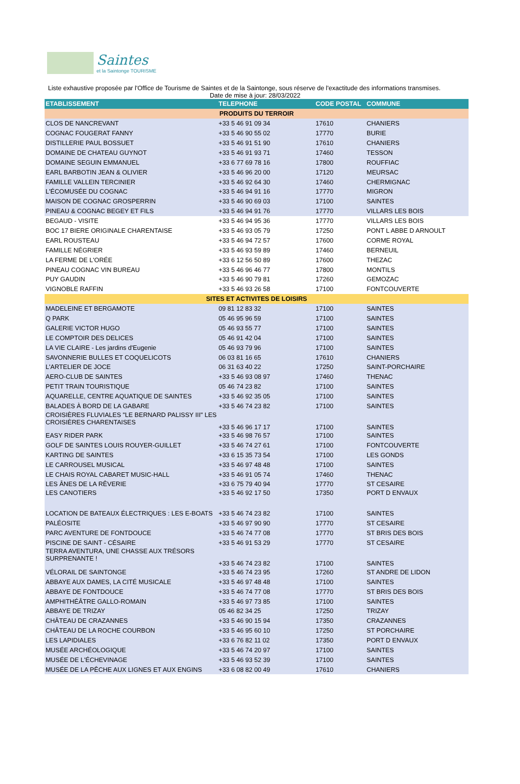Saintes
et la Saintonge TOURISME
Liste exhaustive proposée par l'Office de Tourisme de Saintes et de la Saintonge, sous réserve de l'exactitude des informations transmises.
Date de mise à jour: 28/03/2022
| ETABLISSEMENT | TELEPHONE | CODE POSTAL | COMMUNE |
| --- | --- | --- | --- |
| PRODUITS DU TERROIR | | | |
| CLOS DE NANCREVANT | +33 5 46 91 09 34 | 17610 | CHANIERS |
| COGNAC FOUGERAT FANNY | +33 5 46 90 55 02 | 17770 | BURIE |
| DISTILLERIE PAUL BOSSUET | +33 5 46 91 51 90 | 17610 | CHANIERS |
| DOMAINE DE CHATEAU GUYNOT | +33 5 46 91 93 71 | 17460 | TESSON |
| DOMAINE SEGUIN EMMANUEL | +33 6 77 69 78 16 | 17800 | ROUFFIAC |
| EARL BARBOTIN JEAN & OLIVIER | +33 5 46 96 20 00 | 17120 | MEURSAC |
| FAMILLE VALLEIN TERCINIER | +33 5 46 92 64 30 | 17460 | CHERMIGNAC |
| L'ÉCOMUSÉE DU COGNAC | +33 5 46 94 91 16 | 17770 | MIGRON |
| MAISON DE COGNAC GROSPERRIN | +33 5 46 90 69 03 | 17100 | SAINTES |
| PINEAU & COGNAC BEGEY ET FILS | +33 5 46 94 91 76 | 17770 | VILLARS LES BOIS |
| BEGAUD - VISITE | +33 5 46 94 95 36 | 17770 | VILLARS LES BOIS |
| BOC 17 BIERE ORIGINALE CHARENTAISE | +33 5 46 93 05 79 | 17250 | PONT L ABBE D ARNOULT |
| EARL ROUSTEAU | +33 5 46 94 72 57 | 17600 | CORME ROYAL |
| FAMILLE NÉGRIER | +33 5 46 93 59 89 | 17460 | BERNEUIL |
| LA FERME DE L'ORÉE | +33 6 12 56 50 89 | 17600 | THEZAC |
| PINEAU COGNAC VIN BUREAU | +33 5 46 96 46 77 | 17800 | MONTILS |
| PUY GAUDIN | +33 5 46 90 79 81 | 17260 | GEMOZAC |
| VIGNOBLE RAFFIN | +33 5 46 93 26 58 | 17100 | FONTCOUVERTE |
| SITES ET ACTIVITES DE LOISIRS | | | |
| MADELEINE ET BERGAMOTE | 09 81 12 83 32 | 17100 | SAINTES |
| Q PARK | 05 46 95 96 59 | 17100 | SAINTES |
| GALERIE VICTOR HUGO | 05 46 93 55 77 | 17100 | SAINTES |
| LE COMPTOIR DES DELICES | 05 46 91 42 04 | 17100 | SAINTES |
| LA VIE CLAIRE - Les jardins d'Eugenie | 05 46 93 79 96 | 17100 | SAINTES |
| SAVONNERIE BULLES ET COQUELICOTS | 06 03 81 16 65 | 17610 | CHANIERS |
| L'ARTELIER DE JOCE | 06 31 63 40 22 | 17250 | SAINT-PORCHAIRE |
| AERO-CLUB DE SAINTES | +33 5 46 93 08 97 | 17460 | THENAC |
| PETIT TRAIN TOURISTIQUE | 05 46 74 23 82 | 17100 | SAINTES |
| AQUARELLE, CENTRE AQUATIQUE DE SAINTES | +33 5 46 92 35 05 | 17100 | SAINTES |
| BALADES À BORD DE LA GABARE | +33 5 46 74 23 82 | 17100 | SAINTES |
| CROISIÈRES FLUVIALES "LE BERNARD PALISSY III" LES CROISIÈRES CHARENTAISES | +33 5 46 96 17 17 | 17100 | SAINTES |
| EASY RIDER PARK | +33 5 46 98 76 57 | 17100 | SAINTES |
| GOLF DE SAINTES LOUIS ROUYER-GUILLET | +33 5 46 74 27 61 | 17100 | FONTCOUVERTE |
| KARTING DE SAINTES | +33 6 15 35 73 54 | 17100 | LES GONDS |
| LE CARROUSEL MUSICAL | +33 5 46 97 48 48 | 17100 | SAINTES |
| LE CHAIS ROYAL CABARET MUSIC-HALL | +33 5 46 91 05 74 | 17460 | THENAC |
| LES ÂNES DE LA RÊVERIE | +33 6 75 79 40 94 | 17770 | ST CESAIRE |
| LES CANOTIERS | +33 5 46 92 17 50 | 17350 | PORT D ENVAUX |
| LOCATION DE BATEAUX ÉLECTRIQUES : LES E-BOATS | +33 5 46 74 23 82 | 17100 | SAINTES |
| PALÉOSITE | +33 5 46 97 90 90 | 17770 | ST CESAIRE |
| PARC AVENTURE DE FONTDOUCE | +33 5 46 74 77 08 | 17770 | ST BRIS DES BOIS |
| PISCINE DE SAINT - CÉSAIRE | +33 5 46 91 53 29 | 17770 | ST CESAIRE |
| TERRA AVENTURA, UNE CHASSE AUX TRÉSORS SURPRENANTE ! | +33 5 46 74 23 82 | 17100 | SAINTES |
| VÉLORAIL DE SAINTONGE | +33 5 46 74 23 95 | 17260 | ST ANDRE DE LIDON |
| ABBAYE AUX DAMES, LA CITÉ MUSICALE | +33 5 46 97 48 48 | 17100 | SAINTES |
| ABBAYE DE FONTDOUCE | +33 5 46 74 77 08 | 17770 | ST BRIS DES BOIS |
| AMPHITHÉÂTRE GALLO-ROMAIN | +33 5 46 97 73 85 | 17100 | SAINTES |
| ABBAYE DE TRIZAY | 05 46 82 34 25 | 17250 | TRIZAY |
| CHÂTEAU DE CRAZANNES | +33 5 46 90 15 94 | 17350 | CRAZANNES |
| CHÂTEAU DE LA ROCHE COURBON | +33 5 46 95 60 10 | 17250 | ST PORCHAIRE |
| LES LAPIDIALES | +33 6 76 82 11 02 | 17350 | PORT D ENVAUX |
| MUSÉE ARCHÉOLOGIQUE | +33 5 46 74 20 97 | 17100 | SAINTES |
| MUSÉE DE L'ÉCHEVINAGE | +33 5 46 93 52 39 | 17100 | SAINTES |
| MUSÉE DE LA PÊCHE AUX LIGNES ET AUX ENGINS | +33 6 08 82 00 49 | 17610 | CHANIERS |